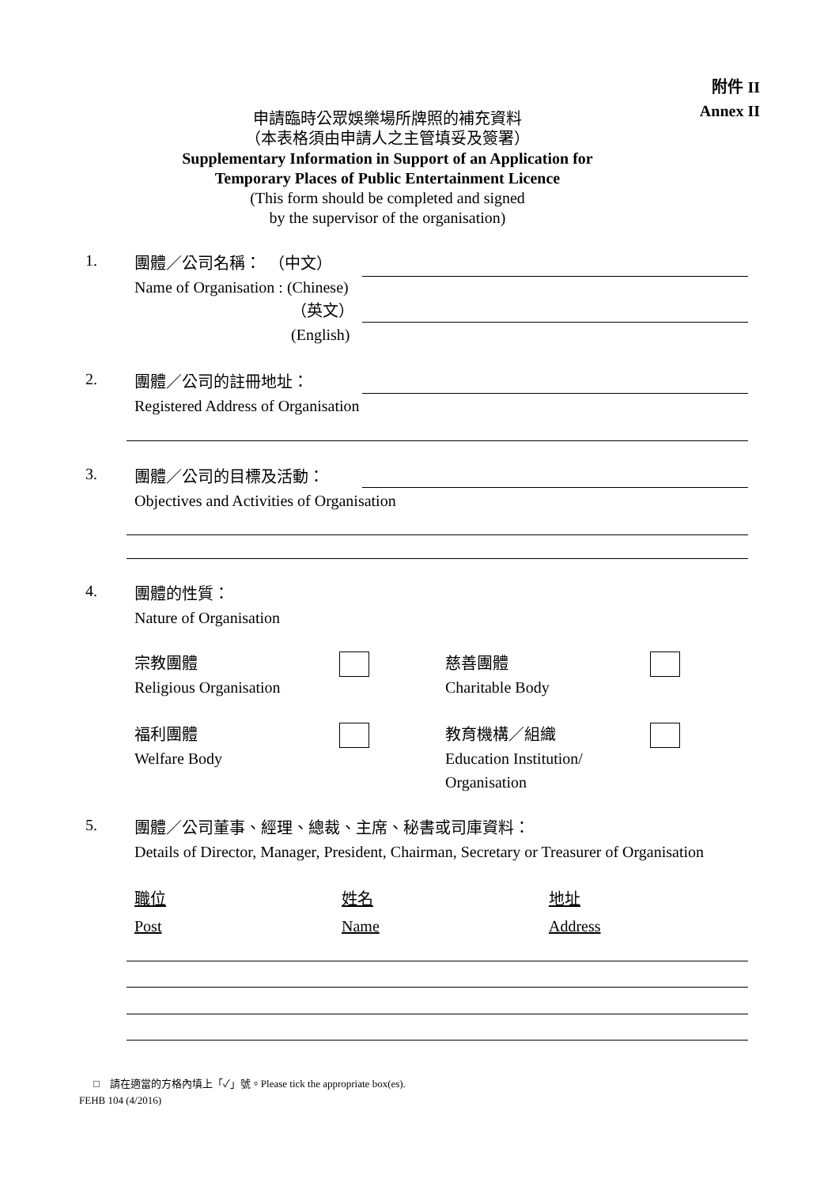附件 II
Annex II
申請臨時公眾娛樂場所牌照的補充資料
（本表格須由申請人之主管填妥及簽署）
Supplementary Information in Support of an Application for
Temporary Places of Public Entertainment Licence
(This form should be completed and signed
by the supervisor of the organisation)
1.
團體／公司名稱：　（中文）
Name of Organisation : (Chinese)
（英文）
(English)
2.
團體／公司的註冊地址：
Registered Address of Organisation
3.
團體／公司的目標及活動：
Objectives and Activities of Organisation
4.
團體的性質：
Nature of Organisation
宗教團體
Religious Organisation
慈善團體
Charitable Body
福利團體
Welfare Body
教育機構／組織
Education Institution/
Organisation
5.
團體／公司董事、經理、總裁、主席、秘書或司庫資料：
Details of Director, Manager, President, Chairman, Secretary or Treasurer of Organisation
職位
Post
姓名
Name
地址
Address
□　請在適當的方格內填上「✓」號。Please tick the appropriate box(es).
FEHB 104 (4/2016)